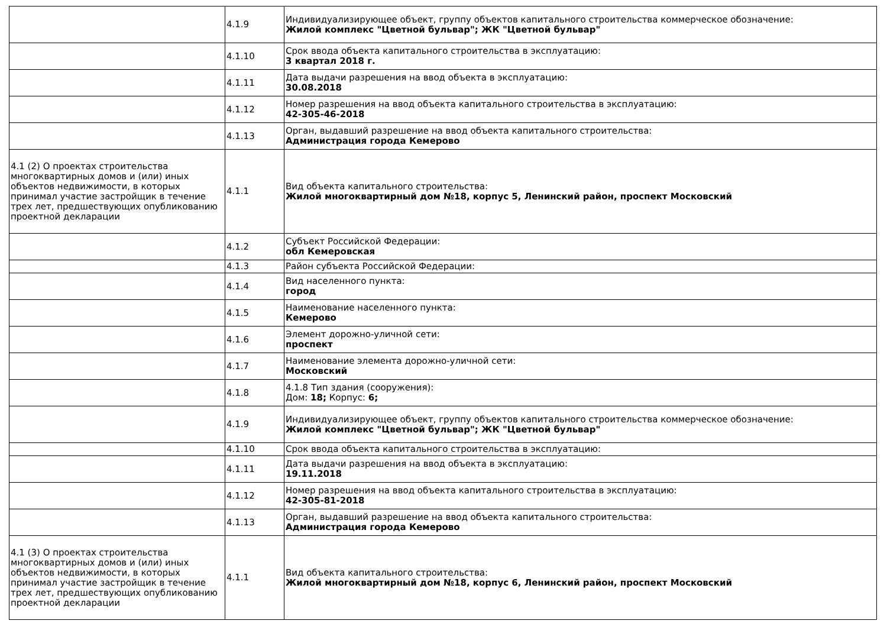| | 4.1.9 | Индивидуализирующее объект, группу объектов капитального строительства коммерческое обозначение: Жилой комплекс "Цветной бульвар"; ЖК "Цветной бульвар" |
| | 4.1.10 | Срок ввода объекта капитального строительства в эксплуатацию: 3 квартал 2018 г. |
| | 4.1.11 | Дата выдачи разрешения на ввод объекта в эксплуатацию: 30.08.2018 |
| | 4.1.12 | Номер разрешения на ввод объекта капитального строительства в эксплуатацию: 42-305-46-2018 |
| | 4.1.13 | Орган, выдавший разрешение на ввод объекта капитального строительства: Администрация города Кемерово |
| 4.1 (2) О проектах строительства многоквартирных домов и (или) иных объектов недвижимости, в которых принимал участие застройщик в течение трех лет, предшествующих опубликованию проектной декларации | 4.1.1 | Вид объекта капитального строительства: Жилой многоквартирный дом №18, корпус 5, Ленинский район, проспект Московский |
| | 4.1.2 | Субъект Российской Федерации: обл Кемеровская |
| | 4.1.3 | Район субъекта Российской Федерации: |
| | 4.1.4 | Вид населенного пункта: город |
| | 4.1.5 | Наименование населенного пункта: Кемерово |
| | 4.1.6 | Элемент дорожно-уличной сети: проспект |
| | 4.1.7 | Наименование элемента дорожно-уличной сети: Московский |
| | 4.1.8 | 4.1.8 Тип здания (сооружения): Дом: 18; Корпус: 6; |
| | 4.1.9 | Индивидуализирующее объект, группу объектов капитального строительства коммерческое обозначение: Жилой комплекс "Цветной бульвар"; ЖК "Цветной бульвар" |
| | 4.1.10 | Срок ввода объекта капитального строительства в эксплуатацию: |
| | 4.1.11 | Дата выдачи разрешения на ввод объекта в эксплуатацию: 19.11.2018 |
| | 4.1.12 | Номер разрешения на ввод объекта капитального строительства в эксплуатацию: 42-305-81-2018 |
| | 4.1.13 | Орган, выдавший разрешение на ввод объекта капитального строительства: Администрация города Кемерово |
| 4.1 (3) О проектах строительства многоквартирных домов и (или) иных объектов недвижимости, в которых принимал участие застройщик в течение трех лет, предшествующих опубликованию проектной декларации | 4.1.1 | Вид объекта капитального строительства: Жилой многоквартирный дом №18, корпус 6, Ленинский район, проспект Московский |